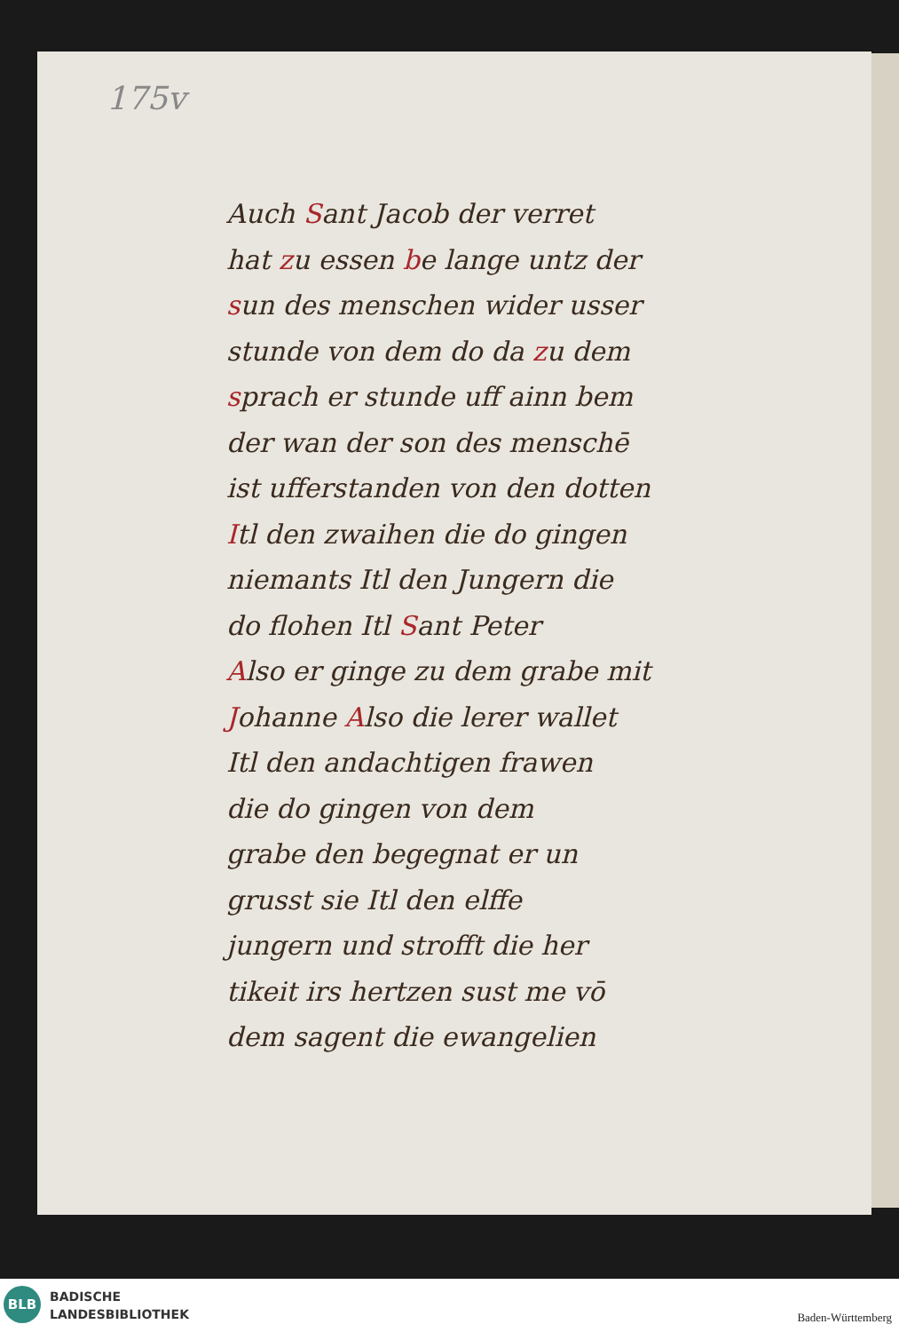175v
Auch Sant Jacob der verret
hat zu essen be lange untz der
sun des menschen wider usser
stunde von dem do da zu dem
sprach er stunde uff ainn bem
der wan der son des menschē
ist ufferstanden von den dotten
Itl den zwaihen die do gingen
niemants Itl den Jungern die
do flohen Itl Sant Peter
Also er ginge zu dem grabe mit
Johanne Also die lerer wallet
Itl den andachtigen frawen
die do gingen von dem
grabe den begegnat er un
grusst sie Itl den elffe
jungern und strofft die her
tikeit irs hertzen sust me vō
dem sagent die ewangelien
BLB
BADISCHE
LANDESBIBLIOTHEK
Baden-Württemberg